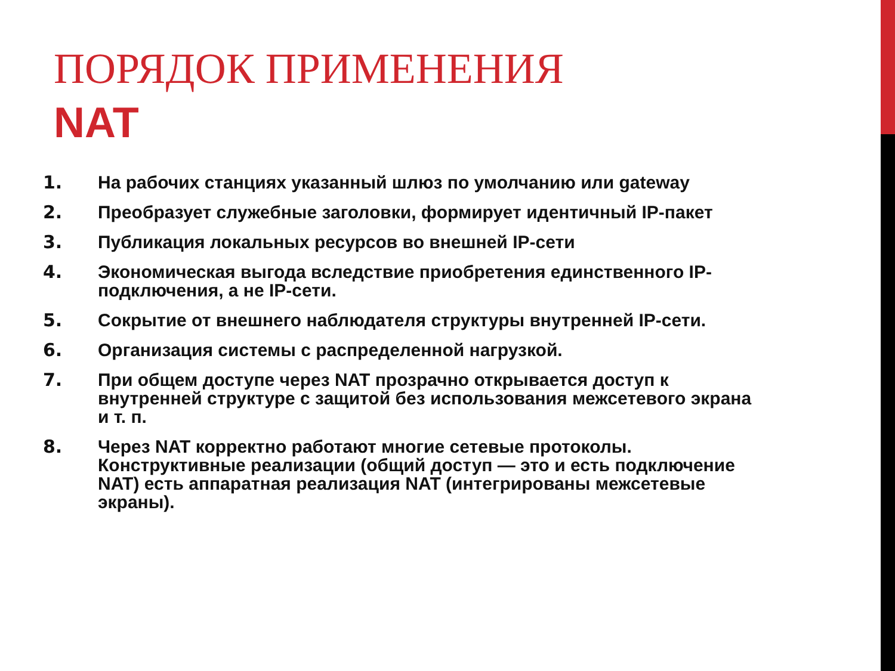ПОРЯДОК ПРИМЕНЕНИЯ
NAT
1. На рабочих станциях указанный шлюз по умолчанию или gateway
2. Преобразует служебные заголовки, формирует идентичный IP-пакет
3. Публикация локальных ресурсов во внешней IP-сети
4. Экономическая выгода вследствие приобретения единственного IP-подключения, а не IP-сети.
5. Сокрытие от внешнего наблюдателя структуры внутренней IP-сети.
6. Организация системы с распределенной нагрузкой.
7. При общем доступе через NAT прозрачно открывается доступ к внутренней структуре с защитой без использования межсетевого экрана и т. п.
8. Через NAT корректно работают многие сетевые протоколы. Конструктивные реализации (общий доступ — это и есть подключение NAT) есть аппаратная реализация NAT (интегрированы межсетевые экраны).